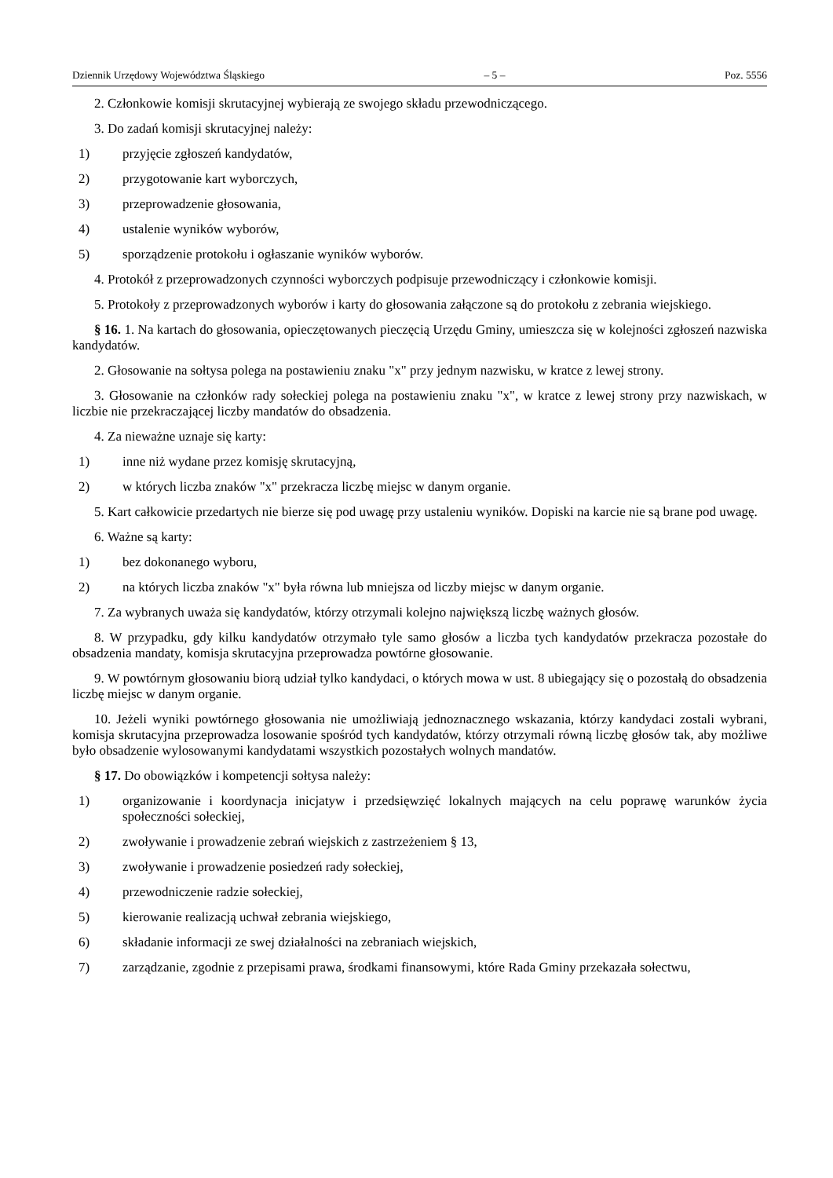Dziennik Urzędowy Województwa Śląskiego – 5 – Poz. 5556
2. Członkowie komisji skrutacyjnej wybierają ze swojego składu przewodniczącego.
3. Do zadań komisji skrutacyjnej należy:
1) przyjęcie zgłoszeń kandydatów,
2) przygotowanie kart wyborczych,
3) przeprowadzenie głosowania,
4) ustalenie wyników wyborów,
5) sporządzenie protokołu i ogłaszanie wyników wyborów.
4. Protokół z przeprowadzonych czynności wyborczych podpisuje przewodniczący i członkowie komisji.
5. Protokoły z przeprowadzonych wyborów i karty do głosowania załączone są do protokołu z zebrania wiejskiego.
§ 16. 1. Na kartach do głosowania, opieczętowanych pieczęcią Urzędu Gminy, umieszcza się w kolejności zgłoszeń nazwiska kandydatów.
2. Głosowanie na sołtysa polega na postawieniu znaku "x" przy jednym nazwisku, w kratce z lewej strony.
3. Głosowanie na członków rady sołeckiej polega na postawieniu znaku "x", w kratce z lewej strony przy nazwiskach, w liczbie nie przekraczającej liczby mandatów do obsadzenia.
4. Za nieważne uznaje się karty:
1) inne niż wydane przez komisję skrutacyjną,
2) w których liczba znaków "x" przekracza liczbę miejsc w danym organie.
5. Kart całkowicie przedartych nie bierze się pod uwagę przy ustaleniu wyników. Dopiski na karcie nie są brane pod uwagę.
6. Ważne są karty:
1) bez dokonanego wyboru,
2) na których liczba znaków "x" była równa lub mniejsza od liczby miejsc w danym organie.
7. Za wybranych uważa się kandydatów, którzy otrzymali kolejno największą liczbę ważnych głosów.
8. W przypadku, gdy kilku kandydatów otrzymało tyle samo głosów a liczba tych kandydatów przekracza pozostałe do obsadzenia mandaty, komisja skrutacyjna przeprowadza powtórne głosowanie.
9. W powtórnym głosowaniu biorą udział tylko kandydaci, o których mowa w ust. 8 ubiegający się o pozostałą do obsadzenia liczbę miejsc w danym organie.
10. Jeżeli wyniki powtórnego głosowania nie umożliwiają jednoznacznego wskazania, którzy kandydaci zostali wybrani, komisja skrutacyjna przeprowadza losowanie spośród tych kandydatów, którzy otrzymali równą liczbę głosów tak, aby możliwe było obsadzenie wylosowanymi kandydatami wszystkich pozostałych wolnych mandatów.
§ 17. Do obowiązków i kompetencji sołtysa należy:
1) organizowanie i koordynacja inicjatyw i przedsięwzięć lokalnych mających na celu poprawę warunków życia społeczności sołeckiej,
2) zwoływanie i prowadzenie zebrań wiejskich z zastrzeżeniem § 13,
3) zwoływanie i prowadzenie posiedzeń rady sołeckiej,
4) przewodniczenie radzie sołeckiej,
5) kierowanie realizacją uchwał zebrania wiejskiego,
6) składanie informacji ze swej działalności na zebraniach wiejskich,
7) zarządzanie, zgodnie z przepisami prawa, środkami finansowymi, które Rada Gminy przekazała sołectwu,